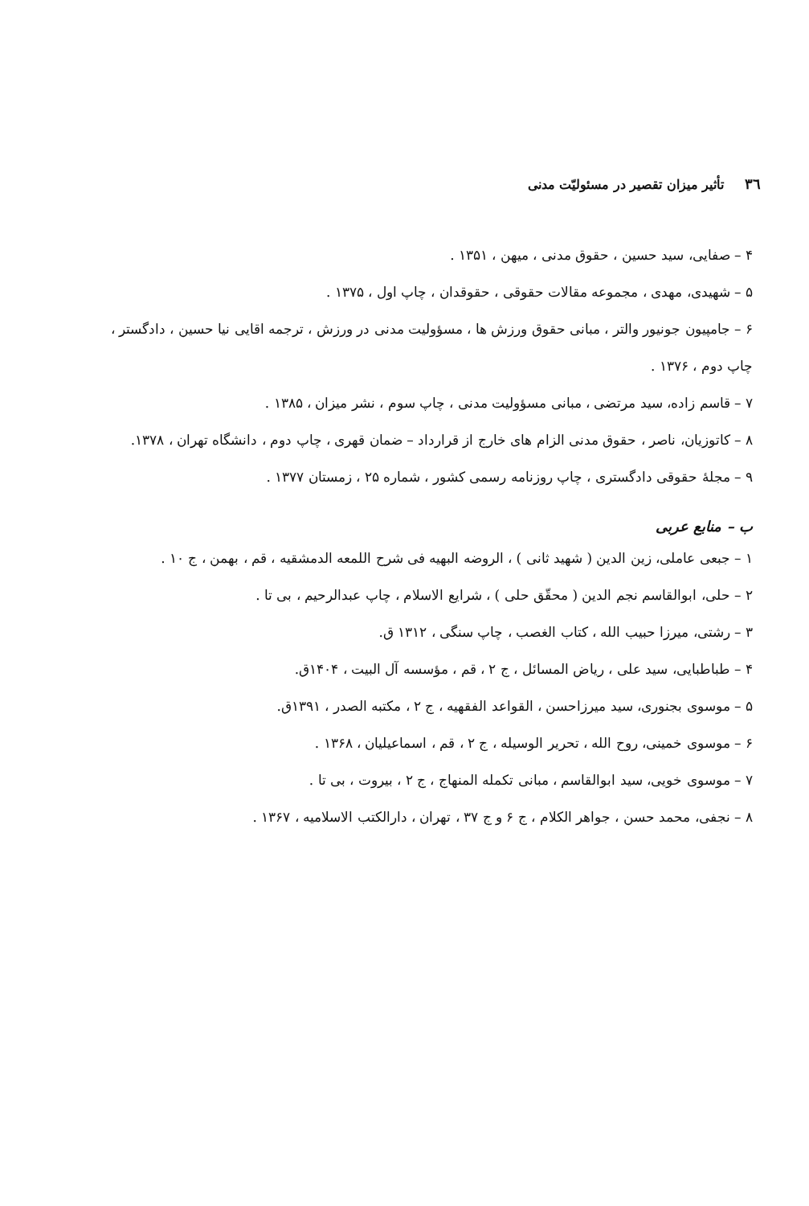۳٦ تأثیر میزان تقصیر در مسئولیّت مدنی
۴ – صفایی، سید حسین ، حقوق مدنی ، میهن ، ۱۳۵۱ .
۵ – شهیدی، مهدی ، مجموعه مقالات حقوقی ، حقوقدان ، چاپ اول ، ۱۳۷۵ .
۶ – جامپیون جونیور والتر ، مبانی حقوق ورزش ها ، مسؤولیت مدنی در ورزش ، ترجمه اقایی نیا حسین ، دادگستر ، چاپ دوم ، ۱۳۷۶ .
۷ – قاسم زاده، سید مرتضی ، مبانی مسؤولیت مدنی ، چاپ سوم ، نشر میزان ، ۱۳۸۵ .
۸ – کاتوزیان، ناصر ، حقوق مدنی الزام های خارج از قرارداد – ضمان قهری ، چاپ دوم ، دانشگاه تهران ، ۱۳۷۸.
۹ – مجلهٔ حقوقی دادگستری ، چاپ روزنامه رسمی کشور ، شماره ۲۵ ، زمستان ۱۳۷۷ .
ب – منابع عربی
۱ – جبعی عاملی، زین الدین ( شهید ثانی ) ، الروضه البهیه فی شرح اللمعه الدمشقیه ، قم ، بهمن ، ج ۱۰ .
۲ – حلی، ابوالقاسم نجم الدین ( محقّق حلی ) ، شرایع الاسلام ، چاپ عبدالرحیم ، بی تا .
۳ – رشتی، میرزا حبیب الله ، کتاب الغصب ، چاپ سنگی ، ۱۳۱۲ ق.
۴ – طباطبایی، سید علی ، ریاض المسائل ، ج ۲ ، قم ، مؤسسه آل البیت ، ۱۴۰۴ق.
۵ – موسوی بجنوری، سید میرزاحسن ، القواعد الفقهیه ، ج ۲ ، مکتبه الصدر ، ۱۳۹۱ق.
۶ – موسوی خمینی، روح الله ، تحریر الوسیله ، ج ۲ ، قم ، اسماعیلیان ، ۱۳۶۸ .
۷ – موسوی خویی، سید ابوالقاسم ، مبانی تکمله المنهاج ، ج ۲ ، بیروت ، بی تا .
۸ – نجفی، محمد حسن ، جواهر الکلام ، ج ۶ و ج ۳۷ ، تهران ، دارالکتب الاسلامیه ، ۱۳۶۷ .